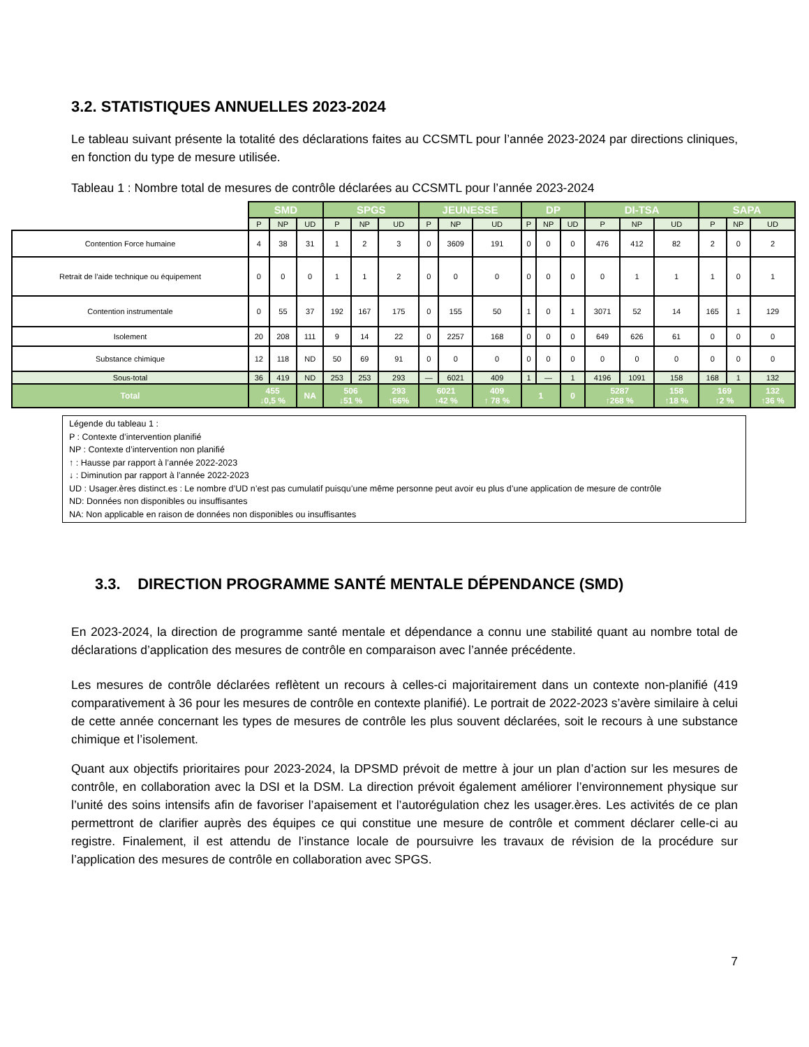3.2. STATISTIQUES ANNUELLES 2023-2024
Le tableau suivant présente la totalité des déclarations faites au CCSMTL pour l’année 2023-2024 par directions cliniques, en fonction du type de mesure utilisée.
Tableau 1 : Nombre total de mesures de contrôle déclarées au CCSMTL pour l’année 2023-2024
| | SMD | | | SPGS | | | JEUNESSE | | | DP | | | DI-TSA | | | SAPA | | |
| --- | --- | --- | --- | --- | --- | --- | --- | --- | --- | --- | --- | --- | --- | --- | --- | --- | --- | --- |
| | P | NP | UD | P | NP | UD | P | NP | UD | P | NP | UD | P | NP | UD | P | NP | UD |
| Contention Force humaine | 4 | 38 | 31 | 1 | 2 | 3 | 0 | 3609 | 191 | 0 | 0 | 0 | 476 | 412 | 82 | 2 | 0 | 2 |
| Retrait de l’aide technique ou équipement | 0 | 0 | 0 | 1 | 1 | 2 | 0 | 0 | 0 | 0 | 0 | 0 | 0 | 1 | 1 | 1 | 0 | 1 |
| Contention instrumentale | 0 | 55 | 37 | 192 | 167 | 175 | 0 | 155 | 50 | 1 | 0 | 1 | 3071 | 52 | 14 | 165 | 1 | 129 |
| Isolement | 20 | 208 | 111 | 9 | 14 | 22 | 0 | 2257 | 168 | 0 | 0 | 0 | 649 | 626 | 61 | 0 | 0 | 0 |
| Substance chimique | 12 | 118 | ND | 50 | 69 | 91 | 0 | 0 | 0 | 0 | 0 | 0 | 0 | 0 | 0 | 0 | 0 | 0 |
| Sous-total | 36 | 419 | ND | 253 | 253 | 293 | — | 6021 | 409 | 1 | — | 1 | 4196 | 1091 | 158 | 168 | 1 | 132 |
| Total | 455 ↓0,5 % | | NA | 506 ↓51 % | | 293 ↑66% | 6021 ↑42 % | | 409 ↑ 78 % | 1 | | 0 | 5287 ↑268 % | | 158 ↑18 % | 169 ↑2 % | | 132 ↑36 % |
Légende du tableau 1 :
P : Contexte d’intervention planifié
NP : Contexte d’intervention non planifié
↑ : Hausse par rapport à l’année 2022-2023
↓ : Diminution par rapport à l’année 2022-2023
UD : Usager.ères distinct.es : Le nombre d’UD n’est pas cumulatif puisqu’une même personne peut avoir eu plus d’une application de mesure de contrôle
ND: Données non disponibles ou insuffisantes
NA: Non applicable en raison de données non disponibles ou insuffisantes
3.3. DIRECTION PROGRAMME SANTÉ MENTALE DÉPENDANCE (SMD)
En 2023-2024, la direction de programme santé mentale et dépendance a connu une stabilité quant au nombre total de déclarations d’application des mesures de contrôle en comparaison avec l’année précédente.
Les mesures de contrôle déclarées reflètent un recours à celles-ci majoritairement dans un contexte non-planifié (419 comparativement à 36 pour les mesures de contrôle en contexte planifié). Le portrait de 2022-2023 s’avère similaire à celui de cette année concernant les types de mesures de contrôle les plus souvent déclarées, soit le recours à une substance chimique et l’isolement.
Quant aux objectifs prioritaires pour 2023-2024, la DPSMD prévoit de mettre à jour un plan d’action sur les mesures de contrôle, en collaboration avec la DSI et la DSM. La direction prévoit également améliorer l’environnement physique sur l’unité des soins intensifs afin de favoriser l’apaisement et l’autorégulation chez les usager.ères. Les activités de ce plan permettront de clarifier auprès des équipes ce qui constitue une mesure de contrôle et comment déclarer celle-ci au registre. Finalement, il est attendu de l’instance locale de poursuivre les travaux de révision de la procédure sur l’application des mesures de contrôle en collaboration avec SPGS.
7